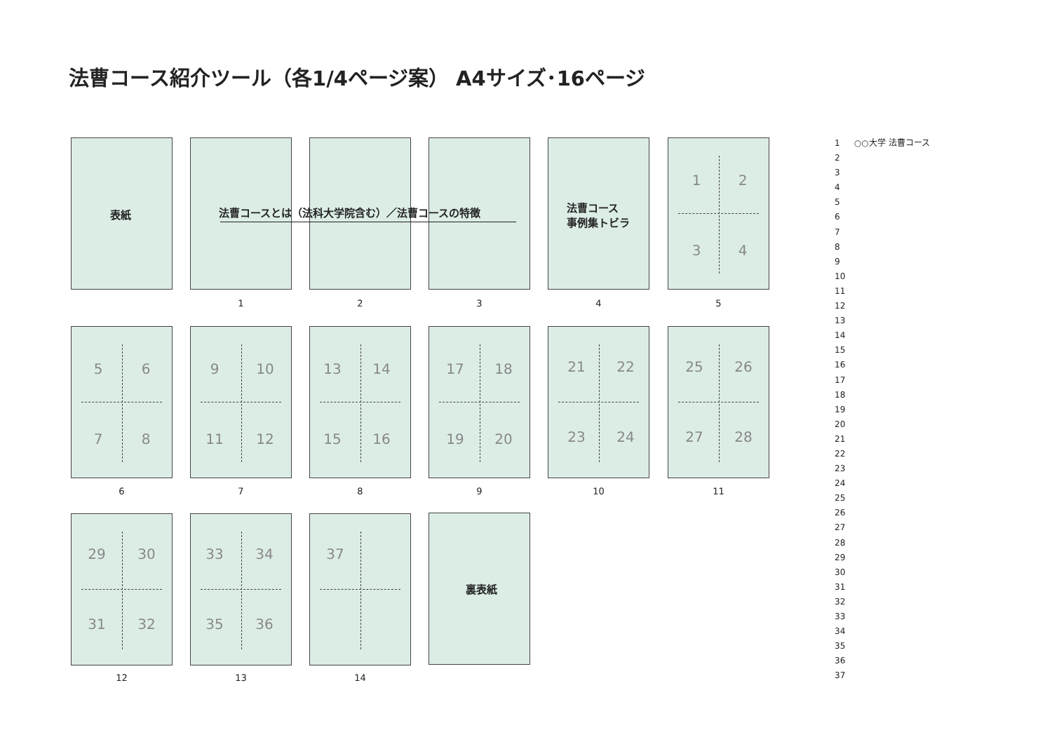法曹コース紹介ツール（各1/4ページ案） A4サイズ･16ページ
表紙
1 2 3
法曹コースとは（法科大学院含む）／法曹コースの特徴
法曹コース
事例集トビラ
4
1 2
3 4
5
5 6
7 8
6
9 10
11 12
7
13 14
15 16
8
17 18
19 20
9
21 22
23 24
10
25 26
27 28
11
29 30
31 32
12
33 34
35 36
13
37
14
裏表紙
1 ○○大学 法曹コース
2
3
4
5
6
7
8
9
10
11
12
13
14
15
16
17
18
19
20
21
22
23
24
25
26
27
28
29
30
31
32
33
34
35
36
37